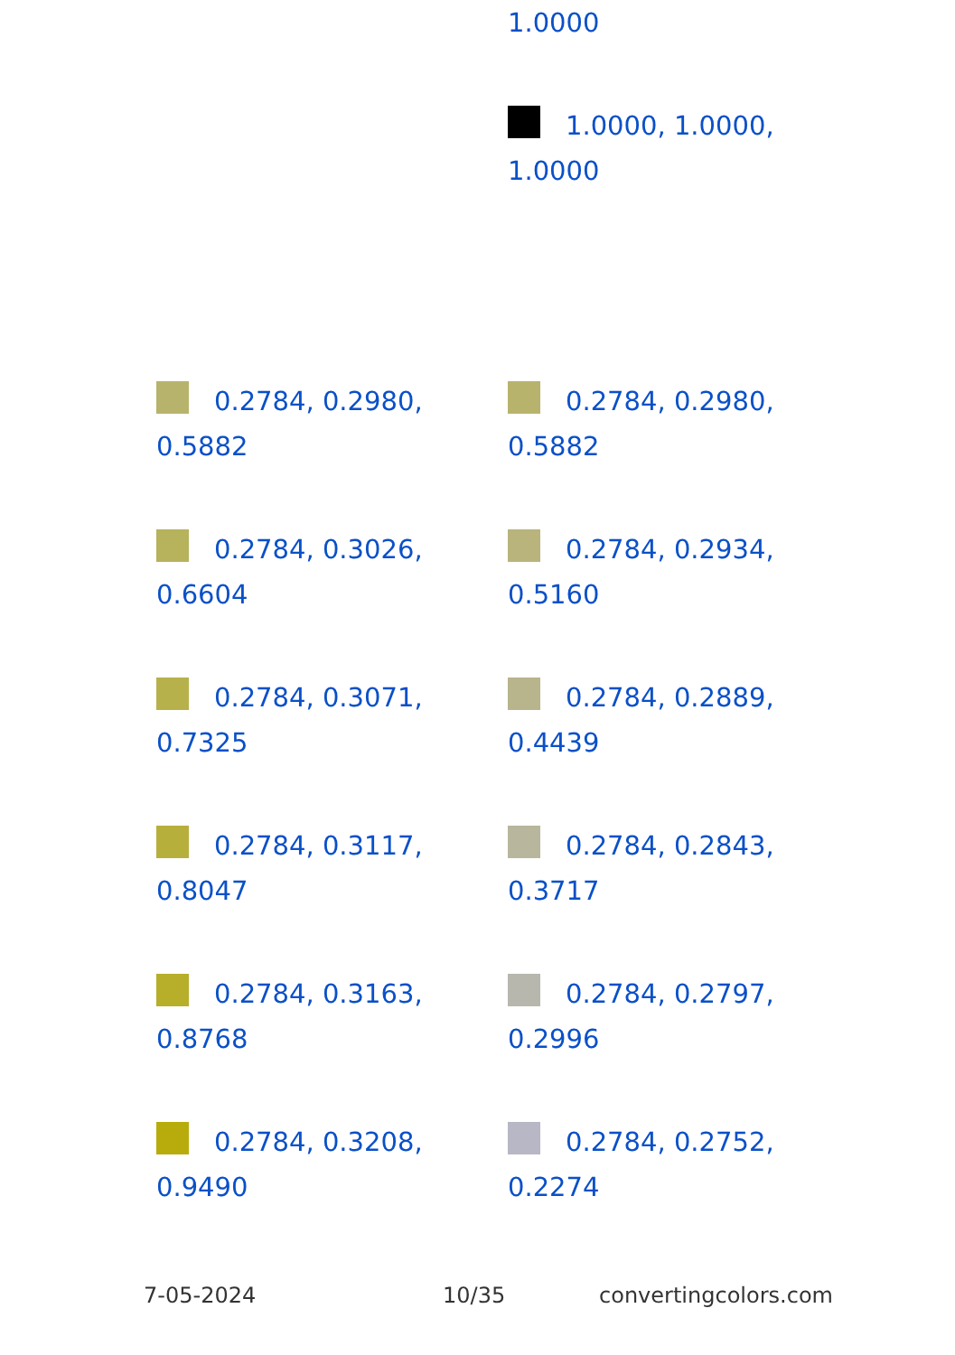1.0000
1.0000, 1.0000, 1.0000
0.2784, 0.2980, 0.5882
0.2784, 0.2980, 0.5882
0.2784, 0.3026, 0.6604
0.2784, 0.2934, 0.5160
0.2784, 0.3071, 0.7325
0.2784, 0.2889, 0.4439
0.2784, 0.3117, 0.8047
0.2784, 0.2843, 0.3717
0.2784, 0.3163, 0.8768
0.2784, 0.2797, 0.2996
0.2784, 0.3208, 0.9490
0.2784, 0.2752, 0.2274
7-05-2024 10/35 convertingcolors.com